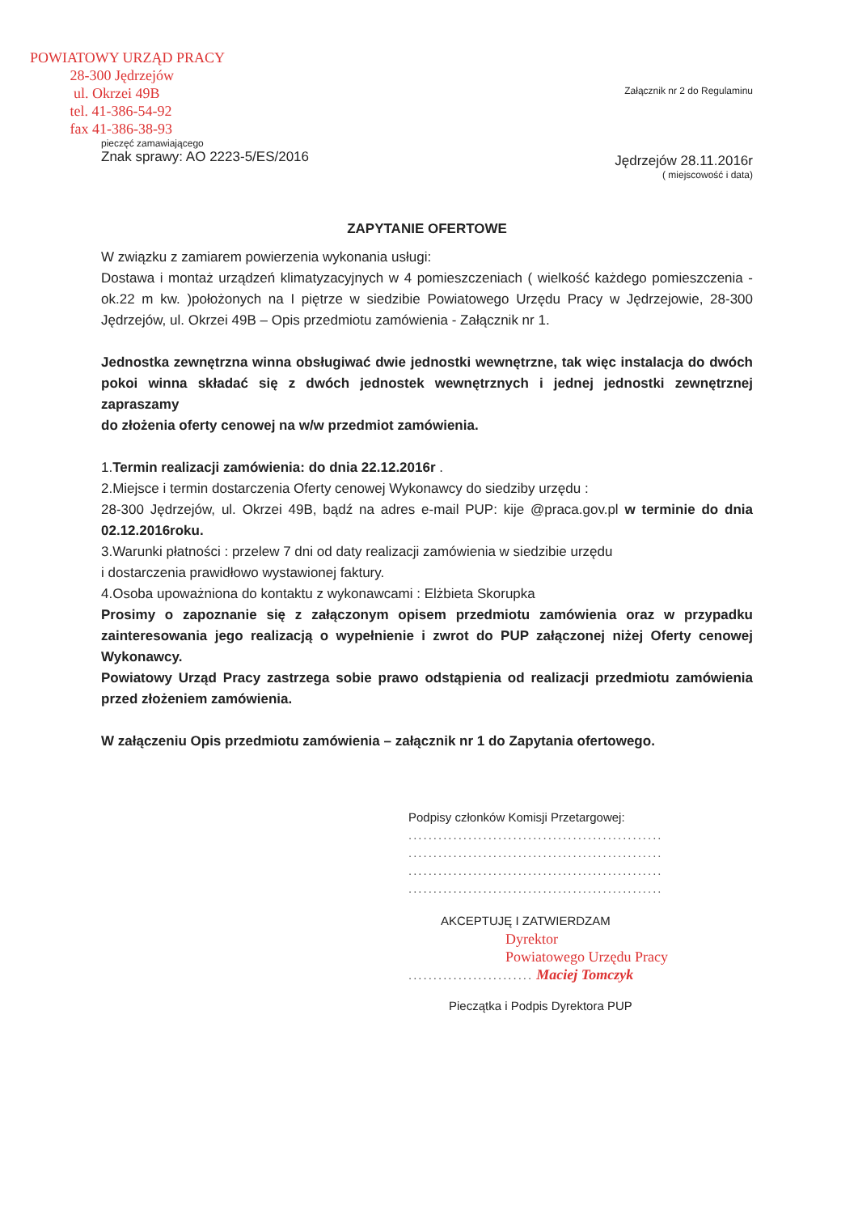POWIATOWY URZĄD PRACY
28-300 Jędrzejów
ul. Okrzei 49B
tel. 41-386-54-92
fax 41-386-38-93
pieczęć zamawiającego
Znak sprawy: AO 2223-5/ES/2016
Załącznik nr 2 do Regulaminu
Jędrzejów 28.11.2016r
( miejscowość i data)
ZAPYTANIE OFERTOWE
W związku z zamiarem powierzenia wykonania usługi:
Dostawa i montaż urządzeń klimatyzacyjnych w 4 pomieszczeniach ( wielkość każdego pomieszczenia - ok.22 m kw. )położonych na I piętrze w siedzibie Powiatowego Urzędu Pracy w Jędrzejowie, 28-300 Jędrzejów, ul. Okrzei 49B – Opis przedmiotu zamówienia - Załącznik nr 1.
Jednostka zewnętrzna winna obsługiwać dwie jednostki wewnętrzne, tak więc instalacja do dwóch pokoi winna składać się z dwóch jednostek wewnętrznych i jednej jednostki zewnętrznej zapraszamy
do złożenia oferty cenowej na w/w przedmiot zamówienia.
1.Termin realizacji zamówienia: do dnia 22.12.2016r .
2.Miejsce i termin dostarczenia Oferty cenowej Wykonawcy do siedziby urzędu :
28-300 Jędrzejów, ul. Okrzei 49B, bądź na adres e-mail PUP: kije @praca.gov.pl w terminie do dnia 02.12.2016roku.
3.Warunki płatności : przelew 7 dni od daty realizacji zamówienia w siedzibie urzędu
i dostarczenia prawidłowo wystawionej faktury.
4.Osoba upoważniona do kontaktu z wykonawcami : Elżbieta Skorupka
Prosimy o zapoznanie się z załączonym opisem przedmiotu zamówienia oraz w przypadku zainteresowania jego realizacją o wypełnienie i zwrot do PUP załączonej niżej Oferty cenowej Wykonawcy.
Powiatowy Urząd Pracy zastrzega sobie prawo odstąpienia od realizacji przedmiotu zamówienia przed złożeniem zamówienia.
W załączeniu Opis przedmiotu zamówienia – załącznik nr 1 do Zapytania ofertowego.
Podpisy członków Komisji Przetargowej:
...................................................
...................................................
...................................................
...................................................
AKCEPTUJĘ I ZATWIERDZAM
Dyrektor
Powiatowego Urzędu Pracy
......................... Maciej Tomczyk
Pieczątka i Podpis Dyrektora PUP